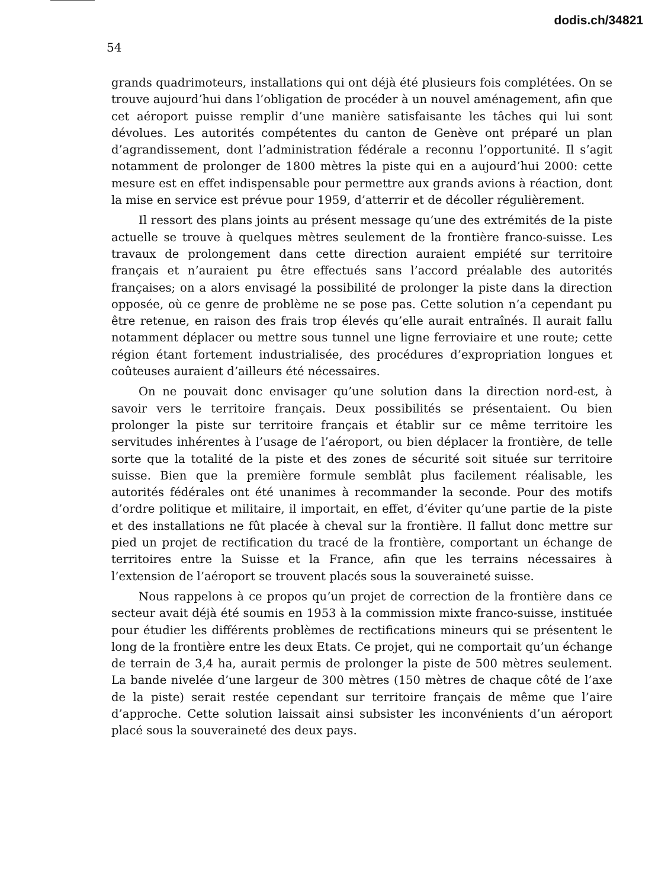dodis.ch/34821
54
grands quadrimoteurs, installations qui ont déjà été plusieurs fois complétées. On se trouve aujourd’hui dans l’obligation de procéder à un nouvel aménagement, afin que cet aéroport puisse remplir d’une manière satisfaisante les tâches qui lui sont dévolues. Les autorités compétentes du canton de Genève ont préparé un plan d’agrandissement, dont l’administration fédérale a reconnu l’opportunité. Il s’agit notamment de prolonger de 1800 mètres la piste qui en a aujourd’hui 2000: cette mesure est en effet indispensable pour permettre aux grands avions à réaction, dont la mise en service est prévue pour 1959, d’atterrir et de décoller régulièrement.
Il ressort des plans joints au présent message qu’une des extrémités de la piste actuelle se trouve à quelques mètres seulement de la frontière franco-suisse. Les travaux de prolongement dans cette direction auraient empiété sur territoire français et n’auraient pu être effectués sans l’accord préalable des autorités françaises; on a alors envisagé la possibilité de prolonger la piste dans la direction opposée, où ce genre de problème ne se pose pas. Cette solution n’a cependant pu être retenue, en raison des frais trop élevés qu’elle aurait entraînés. Il aurait fallu notamment déplacer ou mettre sous tunnel une ligne ferroviaire et une route; cette région étant fortement industrialisée, des procédures d’expropriation longues et coûteuses auraient d’ailleurs été nécessaires.
On ne pouvait donc envisager qu’une solution dans la direction nord-est, à savoir vers le territoire français. Deux possibilités se présentaient. Ou bien prolonger la piste sur territoire français et établir sur ce même territoire les servitudes inhérentes à l’usage de l’aéroport, ou bien déplacer la frontière, de telle sorte que la totalité de la piste et des zones de sécurité soit située sur territoire suisse. Bien que la première formule semblât plus facilement réalisable, les autorités fédérales ont été unanimes à recommander la seconde. Pour des motifs d’ordre politique et militaire, il importait, en effet, d’éviter qu’une partie de la piste et des installations ne fût placée à cheval sur la frontière. Il fallut donc mettre sur pied un projet de rectification du tracé de la frontière, comportant un échange de territoires entre la Suisse et la France, afin que les terrains nécessaires à l’extension de l’aéroport se trouvent placés sous la souveraineté suisse.
Nous rappelons à ce propos qu’un projet de correction de la frontière dans ce secteur avait déjà été soumis en 1953 à la commission mixte franco-suisse, instituée pour étudier les différents problèmes de rectifications mineurs qui se présentent le long de la frontière entre les deux Etats. Ce projet, qui ne comportait qu’un échange de terrain de 3,4 ha, aurait permis de prolonger la piste de 500 mètres seulement. La bande nivelée d’une largeur de 300 mètres (150 mètres de chaque côté de l’axe de la piste) serait restée cependant sur territoire français de même que l’aire d’approche. Cette solution laissait ainsi subsister les inconvénients d’un aéroport placé sous la souveraineté des deux pays.